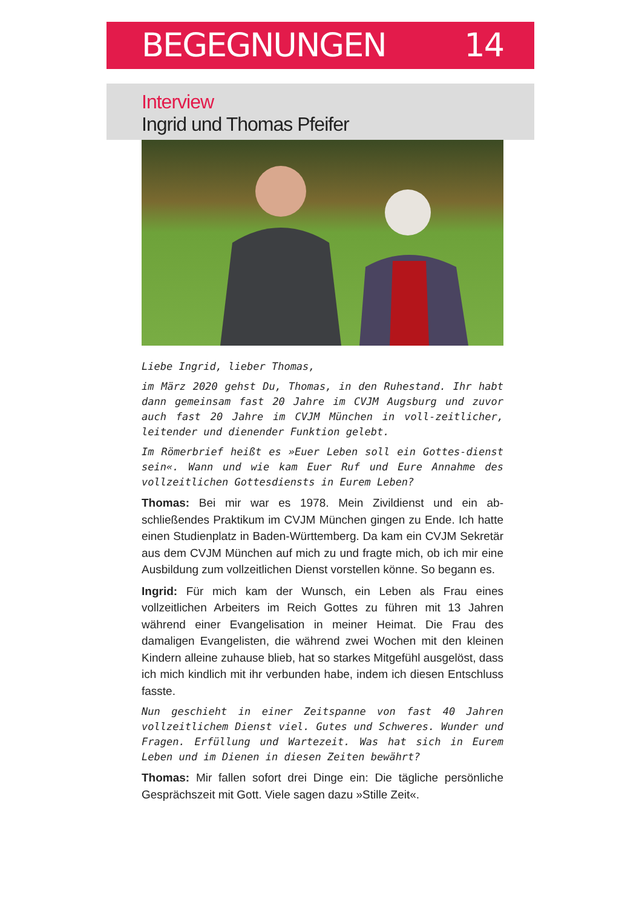BEGEGNUNGEN 14
Interview
Ingrid und Thomas Pfeifer
Liebe Ingrid, lieber Thomas,
im März 2020 gehst Du, Thomas, in den Ruhestand. Ihr habt dann gemeinsam fast 20 Jahre im CVJM Augsburg und zuvor auch fast 20 Jahre im CVJM München in voll-zeitlicher, leitender und dienender Funktion gelebt.
Im Römerbrief heißt es »Euer Leben soll ein Gottes-dienst sein«. Wann und wie kam Euer Ruf und Eure Annahme des vollzeitlichen Gottesdiensts in Eurem Leben?
Thomas: Bei mir war es 1978. Mein Zivildienst und ein ab-schließendes Praktikum im CVJM München gingen zu Ende. Ich hatte einen Studienplatz in Baden-Württemberg. Da kam ein CVJM Sekretär aus dem CVJM München auf mich zu und fragte mich, ob ich mir eine Ausbildung zum vollzeitlichen Dienst vorstellen könne. So begann es.
Ingrid: Für mich kam der Wunsch, ein Leben als Frau eines vollzeitlichen Arbeiters im Reich Gottes zu führen mit 13 Jahren während einer Evangelisation in meiner Heimat. Die Frau des damaligen Evangelisten, die während zwei Wochen mit den kleinen Kindern alleine zuhause blieb, hat so starkes Mitgefühl ausgelöst, dass ich mich kindlich mit ihr verbunden habe, indem ich diesen Entschluss fasste.
Nun geschieht in einer Zeitspanne von fast 40 Jahren vollzeitlichem Dienst viel. Gutes und Schweres. Wunder und Fragen. Erfüllung und Wartezeit. Was hat sich in Eurem Leben und im Dienen in diesen Zeiten bewährt?
Thomas: Mir fallen sofort drei Dinge ein: Die tägliche persönliche Gesprächszeit mit Gott. Viele sagen dazu »Stille Zeit«.